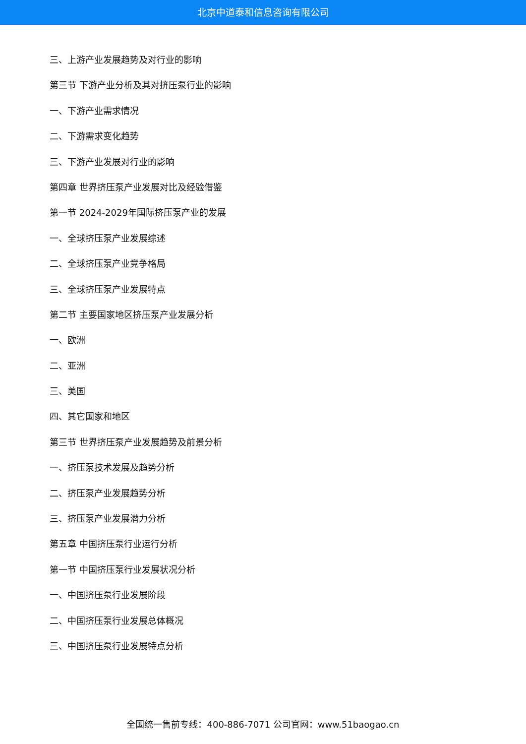北京中道泰和信息咨询有限公司
三、上游产业发展趋势及对行业的影响
第三节 下游产业分析及其对挤压泵行业的影响
一、下游产业需求情况
二、下游需求变化趋势
三、下游产业发展对行业的影响
第四章 世界挤压泵产业发展对比及经验借鉴
第一节 2024-2029年国际挤压泵产业的发展
一、全球挤压泵产业发展综述
二、全球挤压泵产业竞争格局
三、全球挤压泵产业发展特点
第二节 主要国家地区挤压泵产业发展分析
一、欧洲
二、亚洲
三、美国
四、其它国家和地区
第三节 世界挤压泵产业发展趋势及前景分析
一、挤压泵技术发展及趋势分析
二、挤压泵产业发展趋势分析
三、挤压泵产业发展潜力分析
第五章 中国挤压泵行业运行分析
第一节 中国挤压泵行业发展状况分析
一、中国挤压泵行业发展阶段
二、中国挤压泵行业发展总体概况
三、中国挤压泵行业发展特点分析
全国统一售前专线：400-886-7071 公司官网：www.51baogao.cn